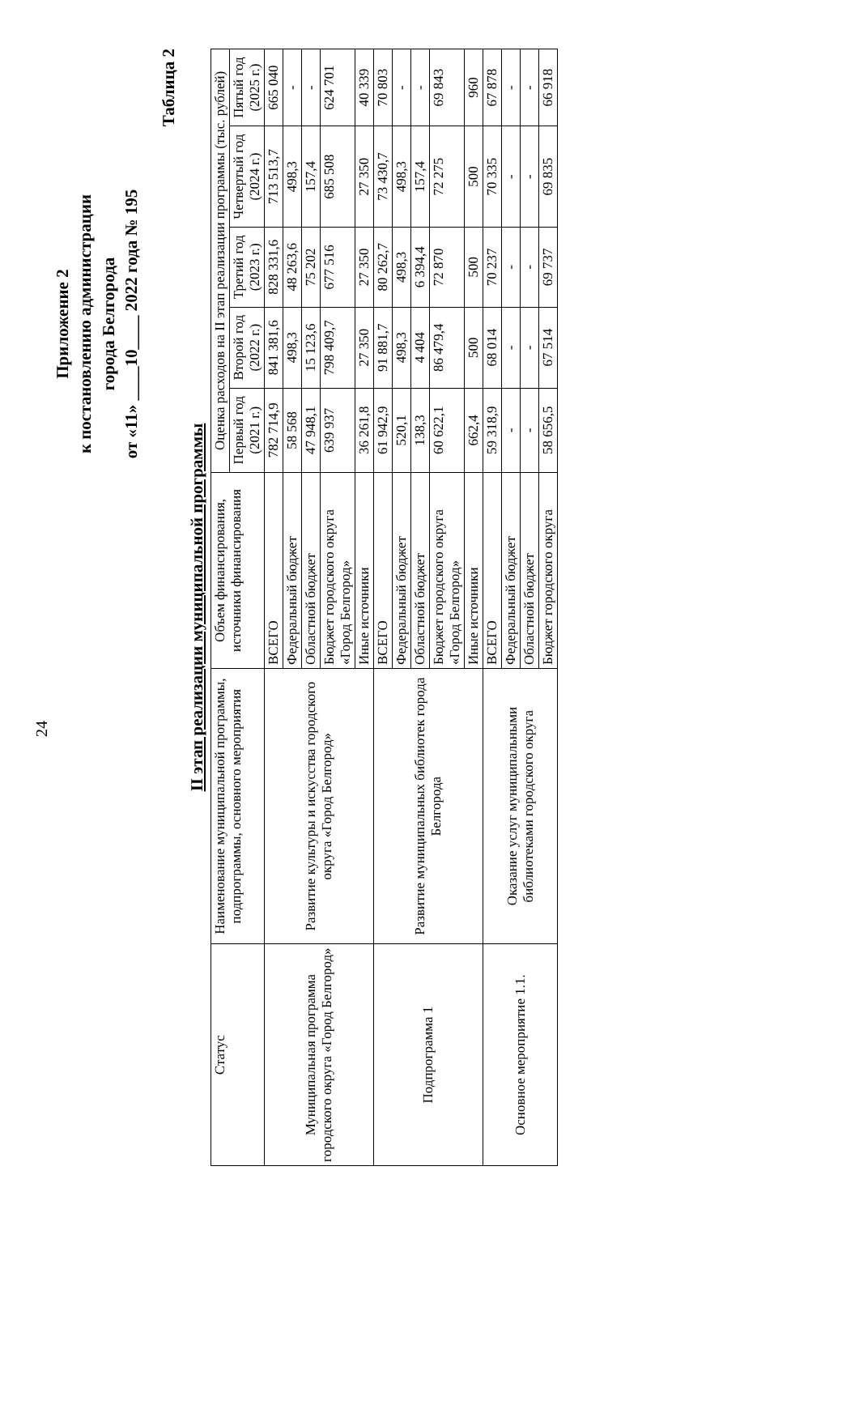24
Приложение 2
к постановлению администрации
города Белгорода
от «11» ____10____ 2022 года № 195
Таблица 2
II этап реализации муниципальной программы
| Статус | Наименование муниципальной программы, подпрограммы, основного мероприятия | Объем финансирования, источники финансирования | Оценка расходов на II этап реализации программы (тыс. рублей) | | | | |
| --- | --- | --- | --- | --- | --- | --- | --- |
| | | | Первый год (2021 г.) | Второй год (2022 г.) | Третий год (2023 г.) | Четвертый год (2024 г.) | Пятый год (2025 г.) |
| Муниципальная программа городского округа «Город Белгород» | Развитие культуры и искусства городского округа «Город Белгород» | ВСЕГО | 782 714,9 | 841 381,6 | 828 331,6 | 713 513,7 | 665 040 |
| | | Федеральный бюджет | 58 568 | 498,3 | 48 263,6 | 498,3 | - |
| | | Областной бюджет | 47 948,1 | 15 123,6 | 75 202 | 157,4 | - |
| | | Бюджет городского округа «Город Белгород» | 639 937 | 798 409,7 | 677 516 | 685 508 | 624 701 |
| | | Иные источники | 36 261,8 | 27 350 | 27 350 | 27 350 | 40 339 |
| Подпрограмма 1 | Развитие муниципальных библиотек города Белгорода | ВСЕГО | 61 942,9 | 91 881,7 | 80 262,7 | 73 430,7 | 70 803 |
| | | Федеральный бюджет | 520,1 | 498,3 | 498,3 | 498,3 | - |
| | | Областной бюджет | 138,3 | 4 404 | 6 394,4 | 157,4 | - |
| | | Бюджет городского округа «Город Белгород» | 60 622,1 | 86 479,4 | 72 870 | 72 275 | 69 843 |
| | | Иные источники | 662,4 | 500 | 500 | 500 | 960 |
| Основное мероприятие 1.1. | Оказание услуг муниципальными библиотеками городского округа | ВСЕГО | 59 318,9 | 68 014 | 70 237 | 70 335 | 67 878 |
| | | Федеральный бюджет | - | - | - | - | - |
| | | Областной бюджет | - | - | - | - | - |
| | | Бюджет городского округа | 58 656,5 | 67 514 | 69 737 | 69 835 | 66 918 |